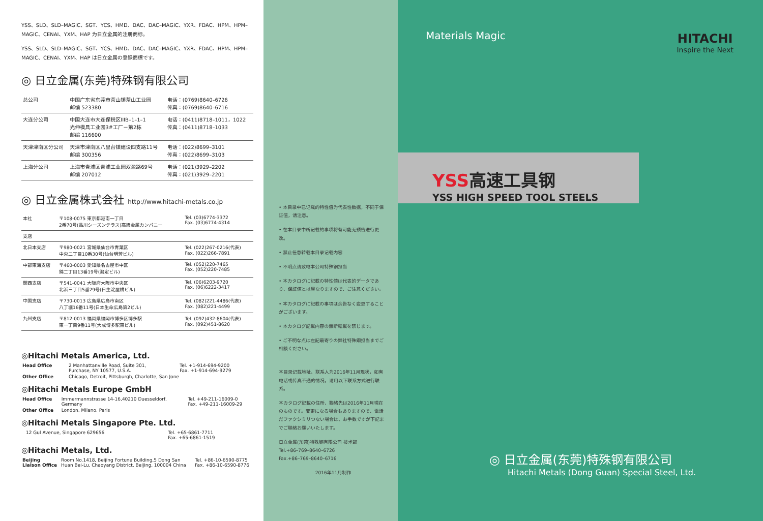YSS、SLD、SLD–MAGIC、SGT、YCS、HMD、DAC、DAC–MAGIC、YXR、FDAC、HPM、HPM–MAGIC、CENAI、YXM、HAP 为日立金属的注册商标。
YSS、SLD、SLD–MAGIC、SGT、YCS、HMD、DAC、DAC–MAGIC、YXR、FDAC、HPM、HPM–MAGIC、CENAI、YXM、HAP は日立金属の登録商標です。
◎ 日立金属(东莞)特殊钢有限公司
| 总公司 | 中国广东省东莞市茶山镇茶山工业园 邮编 523380 | 电话：(0769)8640–6726 传真：(0769)8640–6716 |
| 大连分公司 | 中国大连市大连保税区IIIB–1–1–1 光伸模具工业园3#工厂－第2栋 邮编 116600 | 电话：(0411)8718–1011，1022 传真：(0411)8718–1033 |
| 天津津南区分公司 | 天津市津南区八里台镇建设四支路11号 邮编 300356 | 电话：(022)8699–3101 传真：(022)8699–3103 |
| 上海分公司 | 上海市青浦区青浦工业园双盈路69号 邮编 207012 | 电话：(021)3929–2202 传真：(021)3929–2201 |
◎ 日立金属株式会社 http://www.hitachi-metals.co.jp
| 本社 | 〒108-0075 東京都港南一丁目 2番70号(品川シーズンテラス)高級金属カンパニー | Tel. (03)6774-3372 Fax. (03)6774-4314 |
| 支店 | | |
| 北日本支店 | 〒980-0021 宮城県仙台市青葉区 中央二丁目10番30号(仙台明芳ビル) | Tel. (022)267-0216(代表) Fax. (022)266-7891 |
| 中部東海支店 | 〒460-0003 愛知県名古屋市中区 錦二丁目13番19号(瀧定ビル) | Tel. (052)220-7465 Fax. (052)220-7485 |
| 関西支店 | 〒541-0041 大阪府大阪市中央区 北浜三丁目5番29号(日生淀屋橋ビル) | Tel. (06)6203-9720 Fax. (06)6222-3417 |
| 中国支店 | 〒730-0013 広島県広島市南区 八丁堀16番11号(日本生命広島第2ビル) | Tel. (082)221-4486(代表) Fax. (082)221-4499 |
| 九州支店 | 〒812-0013 福岡県福岡市博多区博多駅 東一丁目9番11号(大成博多駅東ビル) | Tel. (092)432-8604(代表) Fax. (092)451-8620 |
◎Hitachi Metals America, Ltd.
| Head Office | 2 Manhattanville Road, Suite 301, Purchase, NY 10577, U.S.A. | Tel. +1-914-694-9200 Fax. +1-914-694-9279 |
| Other Office | Chicago, Detroit, Pittsburgh, Charlotte, San Jone | |
◎Hitachi Metals Europe GmbH
| Head Office | Immermannstrasse 14-16,40210 Duesseldorf, Germany | Tel. +49-211-16009-0 Fax. +49-211-16009-29 |
| Other Office | London, Milano, Paris | |
◎Hitachi Metals Singapore Pte. Ltd.
| | 12 Gul Avenue, Singapore 629656 | Tel. +65-6861-7711 Fax. +65-6861-1519 |
◎Hitachi Metals, Ltd.
| Beijing Liaison Office | Room No.1418, Beijing Fortune Building,5 Dong San Huan Bei-Lu, Chaoyang District, Beijing, 100004 China | Tel. +86-10-6590-8775 Fax. +86-10-6590-8776 |
• 本目录中已记载的特性值为代表性数据，不同于保证值，请注意。
• 在本目录中所记载的事项将有可能无预告进行更改。
• 禁止任意转载本目录记载内容
• 不明点请致电本公司特殊钢担当
• 本カタログに記載の特性値は代表的データであり、保証値とは異なりますので、ご注意ください。
• 本カタログに記載の事項は余告なく変更することがございます。
• 本カタログ記載内容の無断転載を禁じます。
• ご不明な点は左記最寄りの弊社特殊鋼担当までご相談ください。
本目录记载地址、联系人为2016年11月现状，如有电话或传真不通的情况，请用以下联系方式进行联系。
本カタログ記載の住所、聯絡先は2016年11月現在のものです。変更になる場合もありますので、電話だファクシミリつない場合は、お手数ですが下記までご聯絡お願いいたします。
日立金属(东莞)特殊钢有限公司 技术部
Tel.+86–769–8640–6726
Fax.+86–769–8640–6716
2016年11月制作
Materials Magic
HITACHI
Inspire the Next
YSS高速工具钢
YSS HIGH SPEED TOOL STEELS
◎ 日立金属(东莞)特殊钢有限公司
Hitachi Metals (Dong Guan) Special Steel, Ltd.